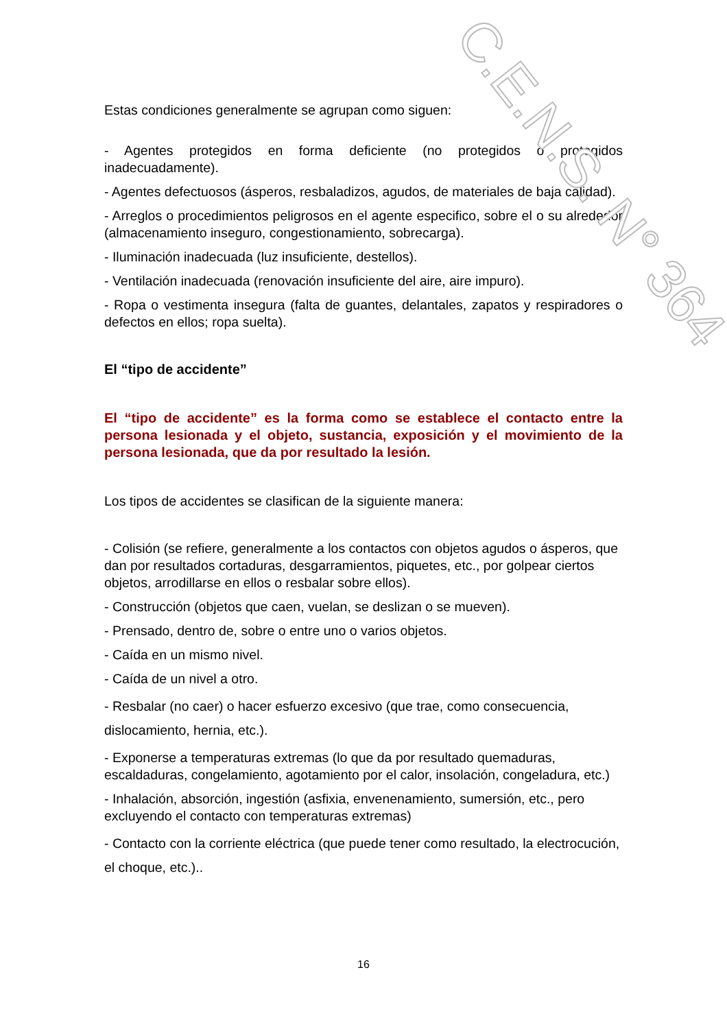Estas condiciones generalmente se agrupan como siguen:
- Agentes protegidos en forma deficiente (no protegidos o protegidos inadecuadamente).
- Agentes defectuosos (ásperos, resbaladizos, agudos, de materiales de baja calidad).
- Arreglos o procedimientos peligrosos en el agente especifico, sobre el o su alrededor (almacenamiento inseguro, congestionamiento, sobrecarga).
- Iluminación inadecuada (luz insuficiente, destellos).
- Ventilación inadecuada (renovación insuficiente del aire, aire impuro).
- Ropa o vestimenta insegura (falta de guantes, delantales, zapatos y respiradores o defectos en ellos; ropa suelta).
El “tipo de accidente”
El “tipo de accidente” es la forma como se establece el contacto entre la persona lesionada y el objeto, sustancia, exposición y el movimiento de la persona lesionada, que da por resultado la lesión.
Los tipos de accidentes se clasifican de la siguiente manera:
- Colisión (se refiere, generalmente a los contactos con objetos agudos o ásperos, que dan por resultados cortaduras, desgarramientos, piquetes, etc., por golpear ciertos objetos, arrodillarse en ellos o resbalar sobre ellos).
- Construcción (objetos que caen, vuelan, se deslizan o se mueven).
- Prensado, dentro de, sobre o entre uno o varios objetos.
- Caída en un mismo nivel.
- Caída de un nivel a otro.
- Resbalar (no caer) o hacer esfuerzo excesivo (que trae, como consecuencia, dislocamiento, hernia, etc.).
- Exponerse a temperaturas extremas (lo que da por resultado quemaduras, escaldaduras, congelamiento, agotamiento por el calor, insolación, congeladura, etc.)
- Inhalación, absorción, ingestión (asfixia, envenenamiento, sumersión, etc., pero excluyendo el contacto con temperaturas extremas)
- Contacto con la corriente eléctrica (que puede tener como resultado, la electrocución, el choque, etc.)..
C.E.N.S. N° 364
16